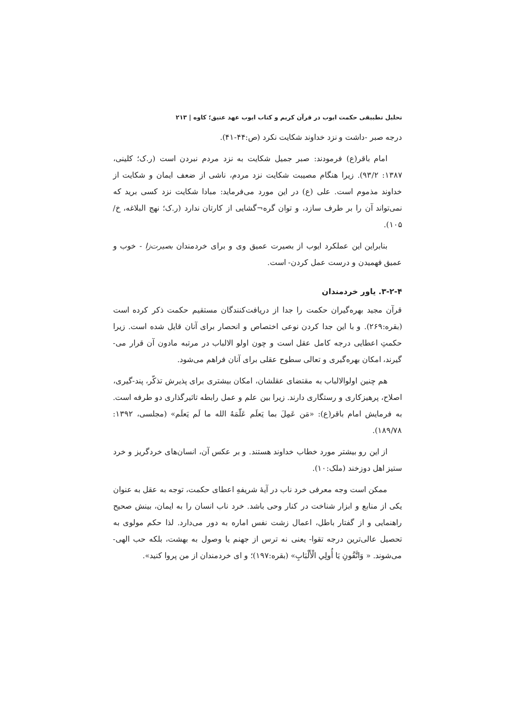تحلیل تطبیقی حکمت ایوب در قرآن کریم و کتاب ایوب عهد عتیق؛ کاوه | ۲۱۳
درجه صبر -داشت و نزد خداوند شکایت نکرد (ص:۴۴-۴۱).
امام باقر(ع) فرمودند: صبر جمیل شکایت به نزد مردم نبردن است (ر.ک؛ کلینی، ۱۳۸۷: ۹۳/۲). زیرا هنگام مصیبت شکایت نزد مردم، ناشی از ضعف ایمان و شکایت از خداوند مذموم است. علی (ع) در این مورد می‌فرماید: مبادا شکایت نزد کسی برید که نمی‌تواند آن را بر طرف سازد، و توان گره¬گشایی از کارتان ندارد (ر.ک؛ نهج البلاغه، خ/ ۱۰۵).
بنابراین این عملکرد ایوب از بصیرت عمیق وی و برای خردمندان بصیرت‌زا - خوب و عمیق فهمیدن و درست عمل کردن- است.
۳-۲-۴. یاور خردمندان
قرآن مجید بهره‌گیران حکمت را جدا از دریافت‌کنندگان مستقیم حکمت ذکر کرده است (بقره:۲۶۹). و با این جدا کردن نوعی اختصاص و انحصار برای آنان قایل شده است. زیرا حکمتِ اعطایی درجه کامل عقل است و چون اولو الالباب در مرتبه مادون آن قرار می-گیرند، امکان بهره‌گیری و تعالی سطوح عقلی برای آنان فراهم می‌شود.
هم چنین اولوالالباب به مقتضای عقلشان، امکان بیشتری برای پذیرش تذکّر، پند-گیری، اصلاح، پرهیزکاری و رستگاری دارند. زیرا بین علم و عمل رابطه تاثیرگذاری دو طرفه است. به فرمایش امام باقر(ع): «مَن عَمِلَ بما یَعلَم عَلّمَهُ الله ما لَم یَعلَم» (مجلسی، ۱۳۹۲: ۱۸۹/۷۸).
از این رو بیشتر مورد خطاب خداوند هستند. و بر عکس آن، انسان‌های خردگریز و خرد ستیز اهل دوزخند (ملک:۱۰).
ممکن است وجه معرفی خرد ناب در آیۀ شریفهِ اعطای حکمت، توجه به عقل به عنوان یکی از منابع و ابزار شناخت در کنار وحی باشد. خرد ناب انسان را به ایمان، بینش صحیح راهنمایی و از گفتار باطل، اعمال زشت نفس اماره به دور می‌دارد. لذا حکم مولوی به تحصیل عالی‌ترین درجه تقوا- یعنی نه ترس از جهنم یا وصول به بهشت، بلکه حب الهی- می‌شوند. « وَاتَّقُونِ يَا أُولِي الْأَلْبَابِ» (بقره:۱۹۷)؛ و ای خردمندان از من پروا کنید».